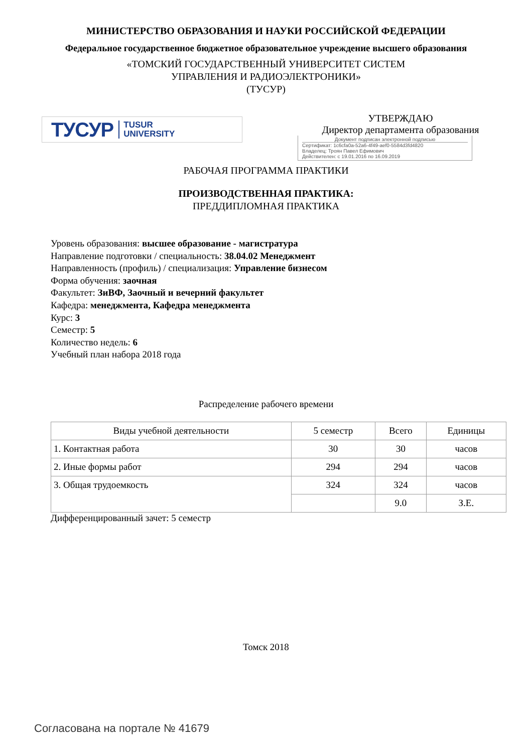МИНИСТЕРСТВО ОБРАЗОВАНИЯ И НАУКИ РОССИЙСКОЙ ФЕДЕРАЦИИ
Федеральное государственное бюджетное образовательное учреждение высшего образования
«ТОМСКИЙ ГОСУДАРСТВЕННЫЙ УНИВЕРСИТЕТ СИСТЕМ
УПРАВЛЕНИЯ И РАДИОЭЛЕКТРОНИКИ»
(ТУСУР)
ТУСУР TUSUR
UNIVERSITY
УТВЕРЖДАЮ
Директор департамента образования
Документ подписан электронной подписью
Сертификат: 1c6cfa0a-52a6-4f49-aef0-5584d3fd4820
Владелец: Троян Павел Ефимович
Действителен: с 19.01.2016 по 16.09.2019
РАБОЧАЯ ПРОГРАММА ПРАКТИКИ
ПРОИЗВОДСТВЕННАЯ ПРАКТИКА:
ПРЕДДИПЛОМНАЯ ПРАКТИКА
Уровень образования: высшее образование - магистратура
Направление подготовки / специальность: 38.04.02 Менеджмент
Направленность (профиль) / специализация: Управление бизнесом
Форма обучения: заочная
Факультет: ЗиВФ, Заочный и вечерний факультет
Кафедра: менеджмента, Кафедра менеджмента
Курс: 3
Семестр: 5
Количество недель: 6
Учебный план набора 2018 года
Распределение рабочего времени
| Виды учебной деятельности | 5 семестр | Всего | Единицы |
| --- | --- | --- | --- |
| 1. Контактная работа | 30 | 30 | часов |
| 2. Иные формы работ | 294 | 294 | часов |
| 3. Общая трудоемкость | 324 | 324 | часов |
| | | 9.0 | З.Е. |
Дифференцированный зачет: 5 семестр
Томск 2018
Согласована на портале № 41679